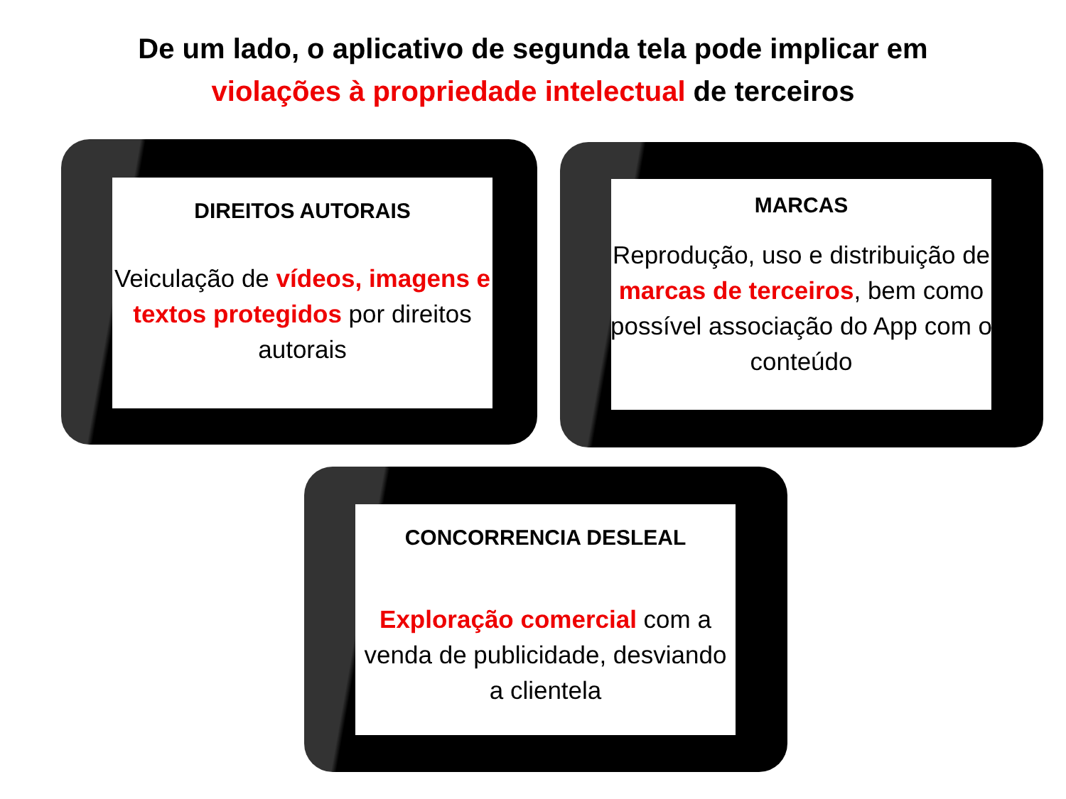De um lado, o aplicativo de segunda tela pode implicar em
violações à propriedade intelectual de terceiros
DIREITOS AUTORAIS
Veiculação de vídeos, imagens e textos protegidos por direitos autorais
MARCAS
Reprodução, uso e distribuição de marcas de terceiros, bem como possível associação do App com o conteúdo
CONCORRENCIA DESLEAL
Exploração comercial com a venda de publicidade, desviando a clientela